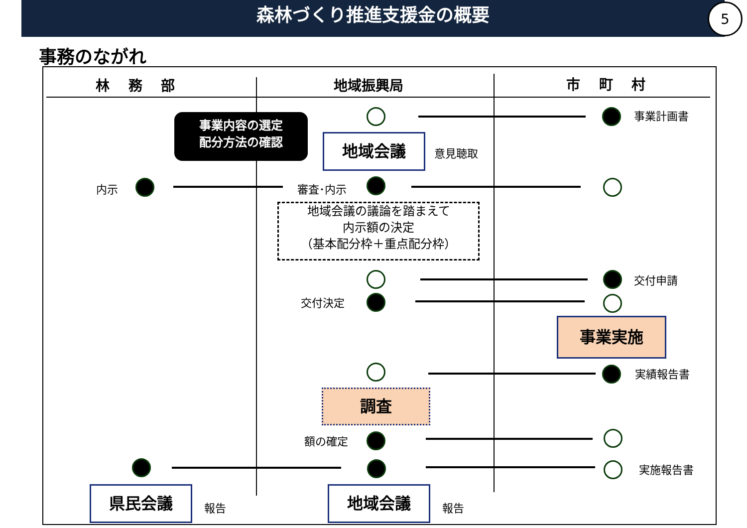森林づくり推進支援金の概要
5
事務のながれ
林　 務　 部 地域振興局 市　 町　 村
事業計画書
事業内容の選定
配分方法の確認
地域会議 意見聴取
内示 審査･内示
地域会議の議論を踏まえて
内示額の決定
（基本配分枠＋重点配分枠）
交付申請
交付決定
事業実施
実績報告書
調査
額の確定
実施報告書
県民会議
報告
地域会議
報告